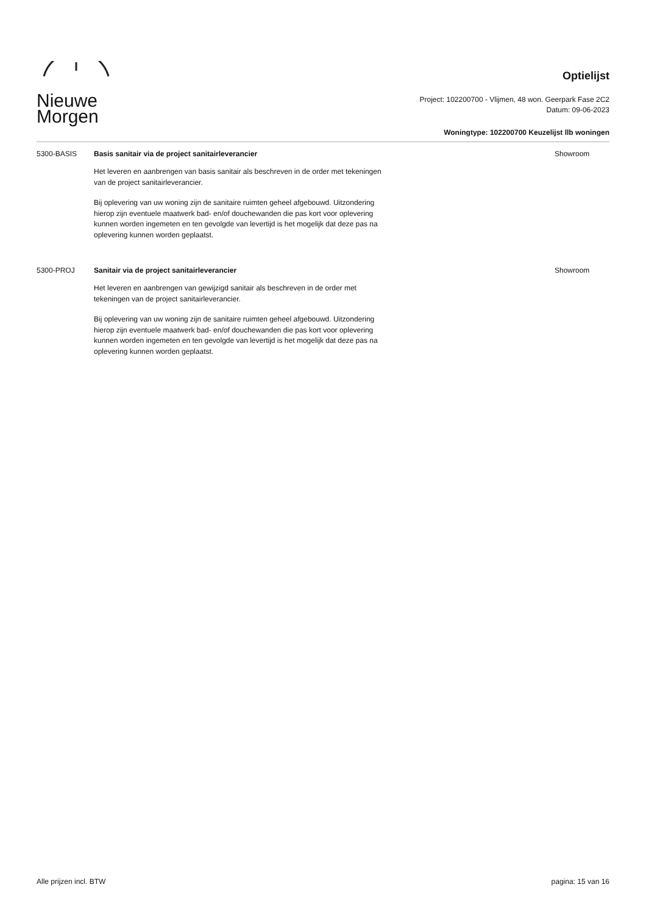Nieuwe
Morgen
Optielijst
Project: 102200700 - Vlijmen, 48 won. Geerpark Fase 2C2
Datum: 09-06-2023
Woningtype: 102200700 Keuzelijst llb woningen
5300-BASIS Basis sanitair via de project sanitairleverancier
Het leveren en aanbrengen van basis sanitair als beschreven in de order met tekeningen van de project sanitairleverancier.
Bij oplevering van uw woning zijn de sanitaire ruimten geheel afgebouwd. Uitzondering hierop zijn eventuele maatwerk bad- en/of douchewanden die pas kort voor oplevering kunnen worden ingemeten en ten gevolgde van levertijd is het mogelijk dat deze pas na oplevering kunnen worden geplaatst.
Showroom
5300-PROJ Sanitair via de project sanitairleverancier
Het leveren en aanbrengen van gewijzigd sanitair als beschreven in de order met tekeningen van de project sanitairleverancier.
Bij oplevering van uw woning zijn de sanitaire ruimten geheel afgebouwd. Uitzondering hierop zijn eventuele maatwerk bad- en/of douchewanden die pas kort voor oplevering kunnen worden ingemeten en ten gevolgde van levertijd is het mogelijk dat deze pas na oplevering kunnen worden geplaatst.
Showroom
Alle prijzen incl. BTW pagina: 15 van 16